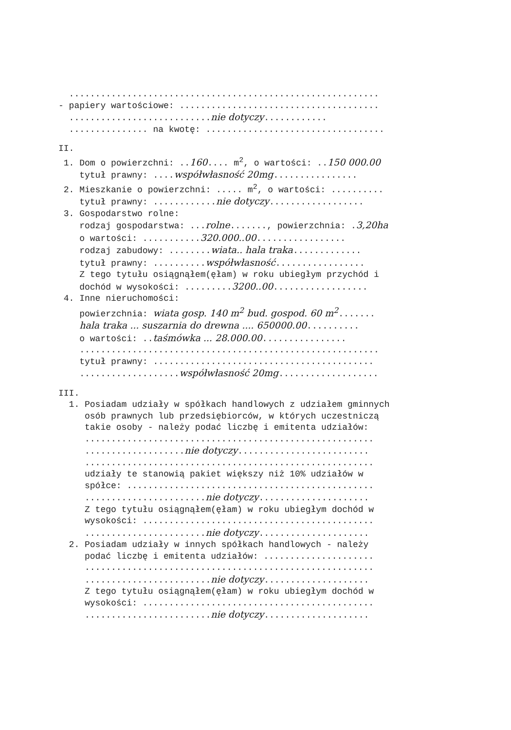........................................................... - papiery wartościowe: ...................................... ...........................nie dotyczy............ ............... na kwotę: ..................................
II. 1. Dom o powierzchni: ..160.... m<sup>2</sup>, o wartości: ..150 000.00 tytuł prawny: ....współwłasność 20mg................ 2. Mieszkanie o powierzchni: ..... m<sup>2</sup>, o wartości: .......... tytuł prawny: ............nie dotyczy.................. 3. Gospodarstwo rolne: rodzaj gospodarstwa: ...rolne......., powierzchnia: .3,20ha o wartości: ...........320.000..00................. rodzaj zabudowy: ........wiata.. hala traka............. tytuł prawny: ..........współwłasność................. Z tego tytułu osiągnąłem(ęłam) w roku ubiegłym przychód i dochód w wysokości: .........3200..00.................. 4. Inne nieruchomości: powierzchnia: wiata gosp. 140 m<sup>2</sup> bud. gospod. 60 m<sup>2</sup>....... hala traka ... suszarnia do drewna .... 650000.00.......... o wartości: ..taśmówka ... 28.000.00................ ......................................................... tytuł prawny: .......................................... ...................współwłasność 20mg...................
III. 1. Posiadam udziały w spółkach handlowych z udziałem gminnych osób prawnych lub przedsiębiorców, w których uczestniczą takie osoby - należy podać liczbę i emitenta udziałów: ....................................................... ...................nie dotyczy......................... ....................................................... udziały te stanowią pakiet większy niż 10% udziałów w spółce: ............................................... .......................nie dotyczy..................... Z tego tytułu osiągnąłem(ęłam) w roku ubiegłym dochód w wysokości: ............................................ .......................nie dotyczy..................... 2. Posiadam udziały w innych spółkach handlowych - należy podać liczbę i emitenta udziałów: ..................... ....................................................... ........................nie dotyczy.................... Z tego tytułu osiągnąłem(ęłam) w roku ubiegłym dochód w wysokości: ............................................ ........................nie dotyczy....................